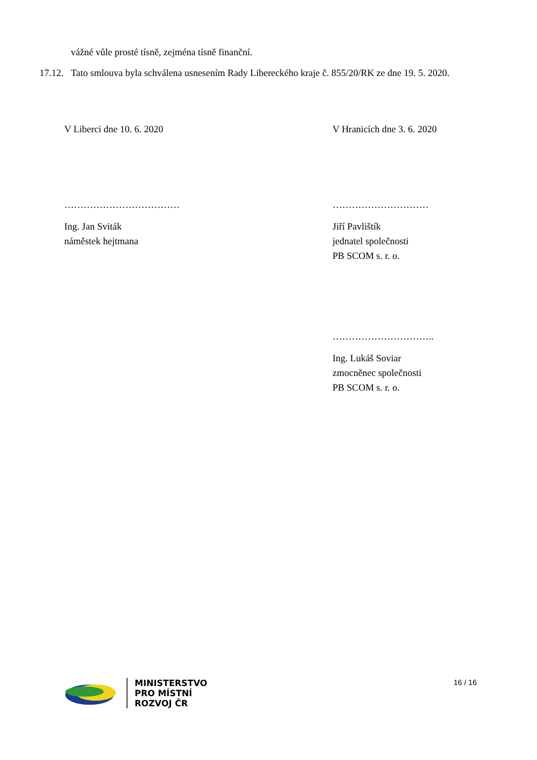vážné vůle prosté tísně, zejména tísně finanční.
17.12.
Tato smlouva byla schválena usnesením Rady Libereckého kraje č. 855/20/RK ze dne 19. 5. 2020.
V Liberci dne 10. 6. 2020
………………………………
Ing. Jan Sviták
náměstek hejtmana
V Hranicích dne 3. 6. 2020
…………………………
Jiří Pavlištík
jednatel společnosti
PB SCOM s. r. o.
…………………………..
Ing. Lukáš Soviar
zmocněnec společnosti
PB SCOM s. r. o.
MINISTERSTVO
PRO MÍSTNÍ
ROZVOJ ČR
16 / 16